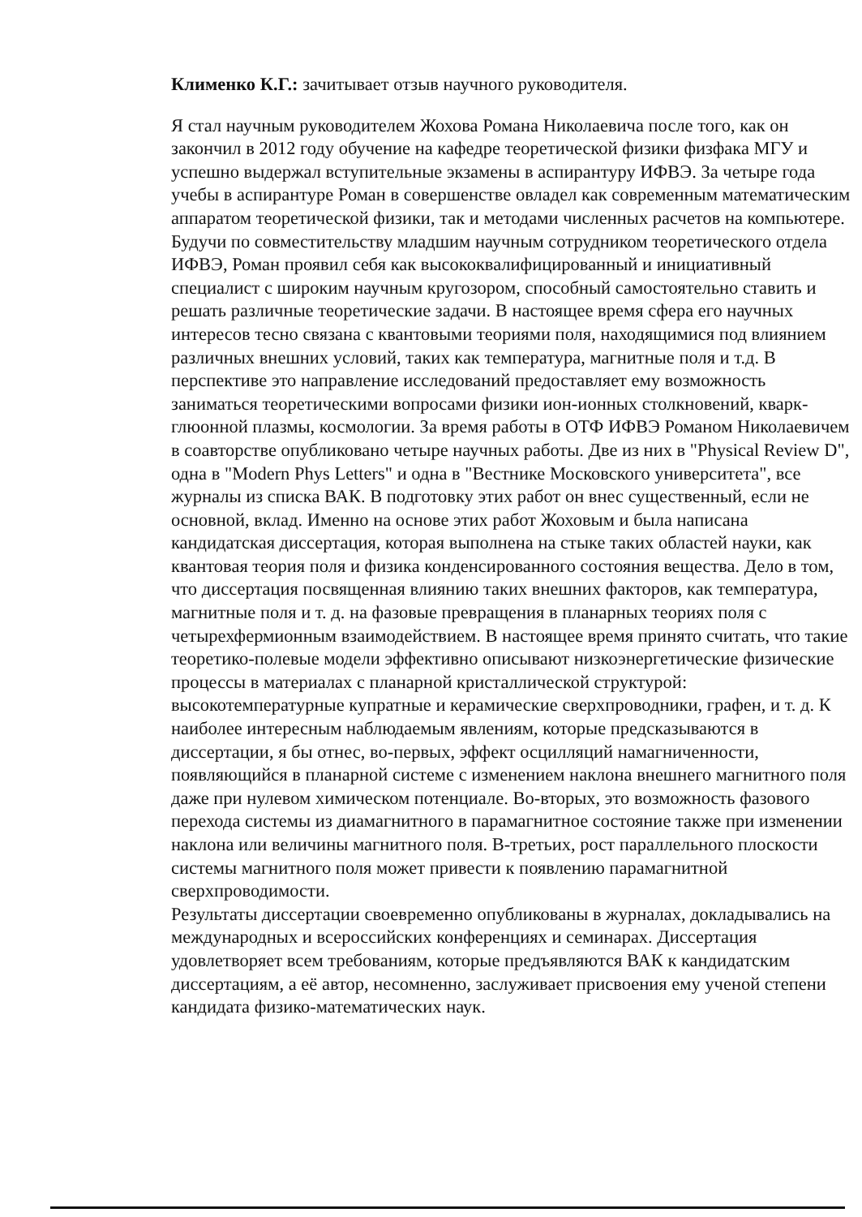Клименко К.Г.: зачитывает отзыв научного руководителя.
Я стал научным руководителем Жохова Романа Николаевича после того, как он закончил в 2012 году обучение на кафедре теоретической физики физфака МГУ и успешно выдержал вступительные экзамены в аспирантуру ИФВЭ. За четыре года учебы в аспирантуре Роман в совершенстве овладел как современным математическим аппаратом теоретической физики, так и методами численных расчетов на компьютере. Будучи по совместительству младшим научным сотрудником теоретического отдела ИФВЭ, Роман проявил себя как высококвалифицированный и инициативный специалист с широким научным кругозором, способный самостоятельно ставить и решать различные теоретические задачи. В настоящее время сфера его научных интересов тесно связана с квантовыми теориями поля, находящимися под влиянием различных внешних условий, таких как температура, магнитные поля и т.д. В перспективе это направление исследований предоставляет ему возможность заниматься теоретическими вопросами физики ион-ионных столкновений, кварк-глюонной плазмы, космологии. За время работы в ОТФ ИФВЭ Романом Николаевичем в соавторстве опубликовано четыре научных работы. Две из них в "Physical Review D", одна в "Modern Phys Letters" и одна в "Вестнике Московского университета", все журналы из списка ВАК. В подготовку этих работ он внес существенный, если не основной, вклад. Именно на основе этих работ Жоховым и была написана кандидатская диссертация, которая выполнена на стыке таких областей науки, как квантовая теория поля и физика конденсированного состояния вещества. Дело в том, что диссертация посвященная влиянию таких внешних факторов, как температура, магнитные поля и т. д. на фазовые превращения в планарных теориях поля с четырехфермионным взаимодействием. В настоящее время принято считать, что такие теоретико-полевые модели эффективно описывают низкоэнергетические физические процессы в материалах с планарной кристаллической структурой: высокотемпературные купратные и керамические сверхпроводники, графен, и т. д. К наиболее интересным наблюдаемым явлениям, которые предсказываются в диссертации, я бы отнес, во-первых, эффект осцилляций намагниченности, появляющийся в планарной системе с изменением наклона внешнего магнитного поля даже при нулевом химическом потенциале. Во-вторых, это возможность фазового перехода системы из диамагнитного в парамагнитное состояние также при изменении наклона или величины магнитного поля. В-третьих, рост параллельного плоскости системы магнитного поля может привести к появлению парамагнитной сверхпроводимости.
Результаты диссертации своевременно опубликованы в журналах, докладывались на международных и всероссийских конференциях и семинарах. Диссертация удовлетворяет всем требованиям, которые предъявляются ВАК к кандидатским диссертациям, а её автор, несомненно, заслуживает присвоения ему ученой степени кандидата физико-математических наук.